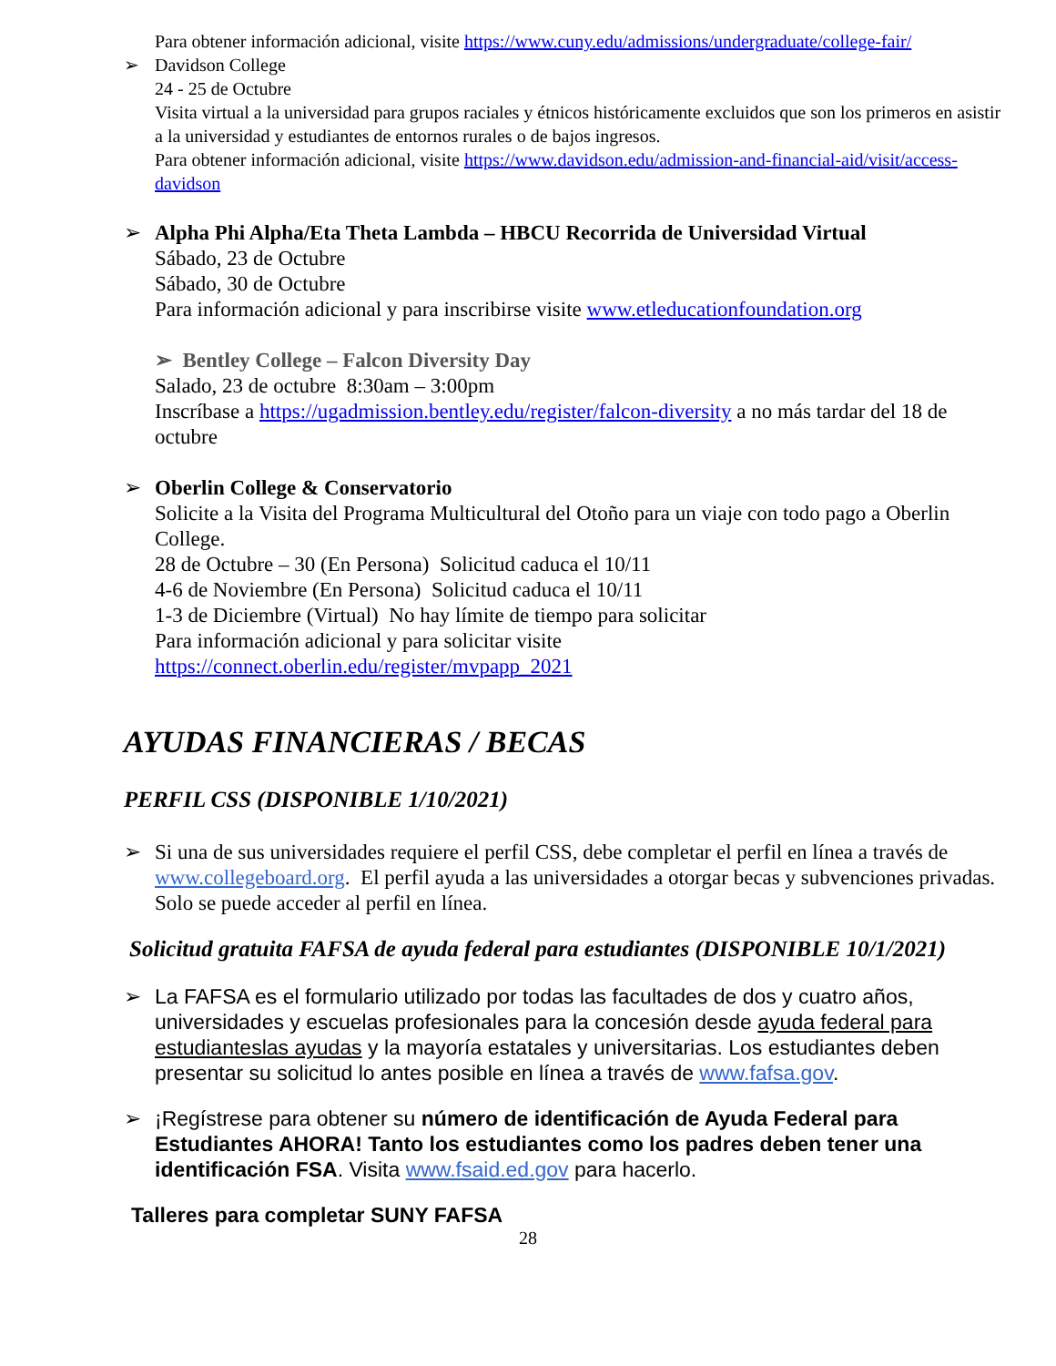Para obtener información adicional, visite https://www.cuny.edu/admissions/undergraduate/college-fair/
➢
Davidson College
24 - 25 de Octubre
Visita virtual a la universidad para grupos raciales y étnicos históricamente excluidos que son los primeros en asistir a la universidad y estudiantes de entornos rurales o de bajos ingresos.
Para obtener información adicional, visite https://www.davidson.edu/admission-and-financial-aid/visit/access-davidson
➢
Alpha Phi Alpha/Eta Theta Lambda – HBCU Recorrida de Universidad Virtual
Sábado, 23 de Octubre
Sábado, 30 de Octubre
Para información adicional y para inscribirse visite www.etleducationfoundation.org
➢ Bentley College – Falcon Diversity Day
Salado, 23 de octubre 8:30am – 3:00pm
Inscríbase a https://ugadmission.bentley.edu/register/falcon-diversity a no más tardar del 18 de octubre
➢
Oberlin College & Conservatorio
Solicite a la Visita del Programa Multicultural del Otoño para un viaje con todo pago a Oberlin College.
28 de Octubre – 30 (En Persona) Solicitud caduca el 10/11
4-6 de Noviembre (En Persona) Solicitud caduca el 10/11
1-3 de Diciembre (Virtual) No hay límite de tiempo para solicitar
Para información adicional y para solicitar visite
https://connect.oberlin.edu/register/mvpapp_2021
AYUDAS FINANCIERAS / BECAS
PERFIL CSS (DISPONIBLE 1/10/2021)
➢
Si una de sus universidades requiere el perfil CSS, debe completar el perfil en línea a través de www.collegeboard.org. El perfil ayuda a las universidades a otorgar becas y subvenciones privadas. Solo se puede acceder al perfil en línea.
Solicitud gratuita FAFSA de ayuda federal para estudiantes (DISPONIBLE 10/1/2021)
➢
La FAFSA es el formulario utilizado por todas las facultades de dos y cuatro años, universidades y escuelas profesionales para la concesión desde ayuda federal para estudianteslas ayudas y la mayoría estatales y universitarias. Los estudiantes deben presentar su solicitud lo antes posible en línea a través de www.fafsa.gov.
➢
¡Regístrese para obtener su número de identificación de Ayuda Federal para Estudiantes AHORA! Tanto los estudiantes como los padres deben tener una identificación FSA. Visita www.fsaid.ed.gov para hacerlo.
Talleres para completar SUNY FAFSA
28